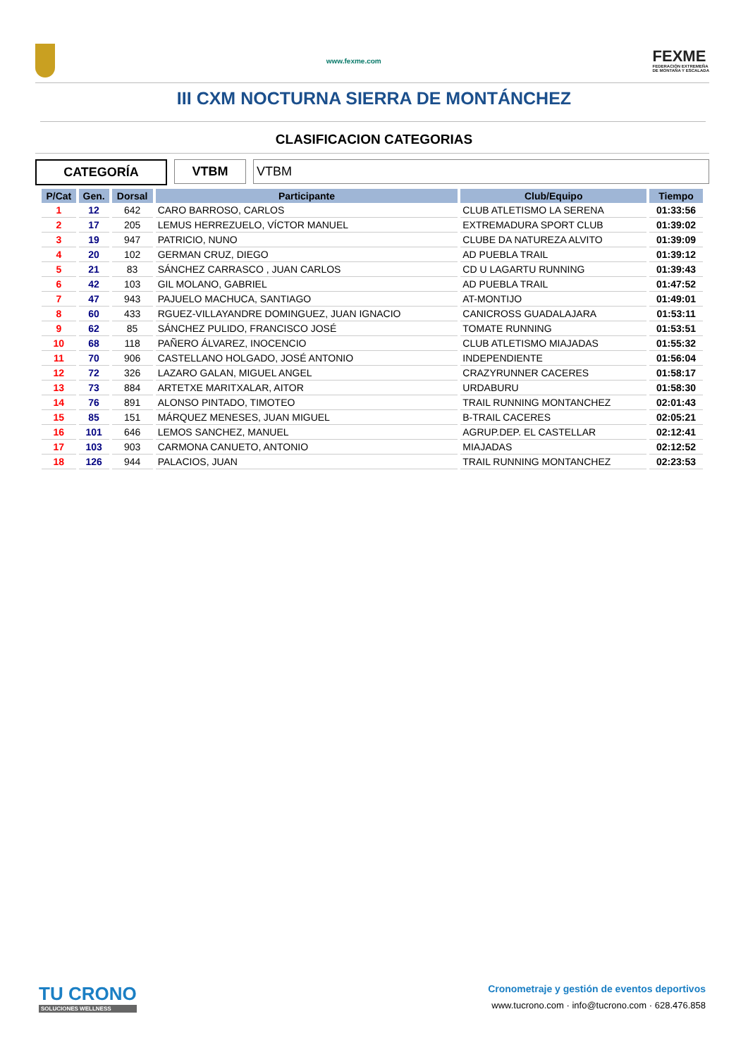www.fexme.com
FEXME
FEDERACIÓN EXTREMEÑA
DE MONTAÑA Y ESCALADA
III CXM NOCTURNA SIERRA DE MONTÁNCHEZ
CLASIFICACION CATEGORIAS
CATEGORÍA VTBM VTBM
| P/Cat | Gen. | Dorsal | Participante | Club/Equipo | Tiempo |
| --- | --- | --- | --- | --- | --- |
| 1 | 12 | 642 | CARO BARROSO, CARLOS | CLUB ATLETISMO LA SERENA | 01:33:56 |
| 2 | 17 | 205 | LEMUS HERREZUELO, VÍCTOR MANUEL | EXTREMADURA SPORT CLUB | 01:39:02 |
| 3 | 19 | 947 | PATRICIO, NUNO | CLUBE DA NATUREZA ALVITO | 01:39:09 |
| 4 | 20 | 102 | GERMAN CRUZ, DIEGO | AD PUEBLA TRAIL | 01:39:12 |
| 5 | 21 | 83 | SÁNCHEZ CARRASCO , JUAN CARLOS | CD U LAGARTU RUNNING | 01:39:43 |
| 6 | 42 | 103 | GIL MOLANO, GABRIEL | AD PUEBLA TRAIL | 01:47:52 |
| 7 | 47 | 943 | PAJUELO MACHUCA, SANTIAGO | AT-MONTIJO | 01:49:01 |
| 8 | 60 | 433 | RGUEZ-VILLAYANDRE DOMINGUEZ, JUAN IGNACIO | CANICROSS GUADALAJARA | 01:53:11 |
| 9 | 62 | 85 | SÁNCHEZ PULIDO, FRANCISCO JOSÉ | TOMATE RUNNING | 01:53:51 |
| 10 | 68 | 118 | PAÑERO ÁLVAREZ, INOCENCIO | CLUB ATLETISMO MIAJADAS | 01:55:32 |
| 11 | 70 | 906 | CASTELLANO HOLGADO, JOSÉ ANTONIO | INDEPENDIENTE | 01:56:04 |
| 12 | 72 | 326 | LAZARO GALAN, MIGUEL ANGEL | CRAZYRUNNER CACERES | 01:58:17 |
| 13 | 73 | 884 | ARTETXE MARITXALAR, AITOR | URDABURU | 01:58:30 |
| 14 | 76 | 891 | ALONSO PINTADO, TIMOTEO | TRAIL RUNNING MONTANCHEZ | 02:01:43 |
| 15 | 85 | 151 | MÁRQUEZ MENESES, JUAN MIGUEL | B-TRAIL CACERES | 02:05:21 |
| 16 | 101 | 646 | LEMOS SANCHEZ, MANUEL | AGRUP.DEP. EL CASTELLAR | 02:12:41 |
| 17 | 103 | 903 | CARMONA CANUETO, ANTONIO | MIAJADAS | 02:12:52 |
| 18 | 126 | 944 | PALACIOS, JUAN | TRAIL RUNNING MONTANCHEZ | 02:23:53 |
TU CRONO
SOLUCIONES WELLNESS
Cronometraje y gestión de eventos deportivos
www.tucrono.com · info@tucrono.com · 628.476.858